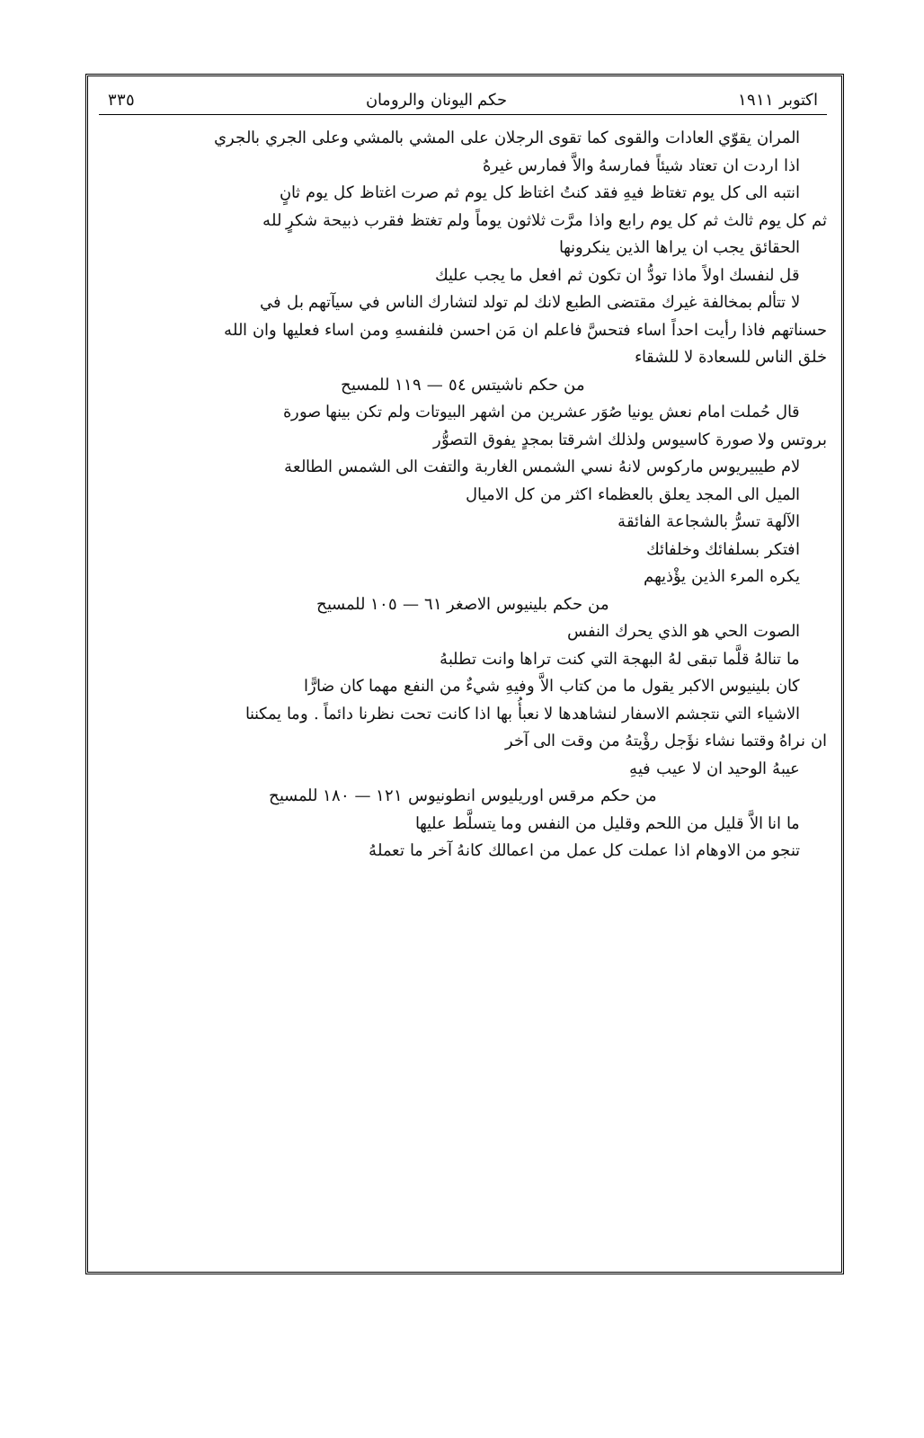اكتوبر ١٩١١ حكم اليونان والرومان ٣٣٥
المران يقوّي العادات والقوى كما تقوى الرجلان على المشي بالمشي وعلى الجري بالجري
اذا اردت ان تعتاد شيئاً فمارسهُ والاَّ فمارس غيرهُ
انتبه الى كل يوم تغتاظ فيهِ فقد كنتُ اغتاظ كل يوم ثم صرت اغتاظ كل يوم ثانٍ
ثم كل يوم ثالث ثم كل يوم رابع واذا مرَّت ثلاثون يوماً ولم تغتظ فقرب ذبيحة شكرٍ لله
الحقائق يجب ان يراها الذين ينكرونها
قل لنفسك اولاً ماذا تودُّ ان تكون ثم افعل ما يجب عليك
لا تتألم بمخالفة غيرك مقتضى الطبع لانك لم تولد لتشارك الناس في سيآتهم بل في
حسناتهم فاذا رأيت احداً اساء فتحسَّ فاعلم ان مَن احسن فلنفسهِ ومن اساء فعليها وان الله
خلق الناس للسعادة لا للشقاء
من حكم ناشيتس ٥٤ — ١١٩ للمسيح
قال حُملت امام نعش يونيا صُوَر عشرين من اشهر البيوتات ولم تكن بينها صورة
بروتس ولا صورة كاسيوس ولذلك اشرقتا بمجدٍ يفوق التصوُّر
لام طيبيريوس ماركوس لانهُ نسي الشمس الغاربة والتفت الى الشمس الطالعة
الميل الى المجد يعلق بالعظماء اكثر من كل الاميال
الآلهة تسرُّ بالشجاعة الفائقة
افتكر بسلفائك وخلفائك
يكره المرء الذين يؤْذيهم
من حكم بلينيوس الاصغر ٦١ — ١٠٥ للمسيح
الصوت الحي هو الذي يحرك النفس
ما تنالهُ قلَّما تبقى لهُ البهجة التي كنت تراها وانت تطلبهُ
كان بلينيوس الاكبر يقول ما من كتاب الاَّ وفيهِ شيءٌ من النفع مهما كان ضارًّا
الاشياء التي نتجشم الاسفار لنشاهدها لا نعبأُ بها اذا كانت تحت نظرنا دائماً . وما يمكننا
ان نراهُ وقتما نشاء نؤَجل رؤْيتهُ من وقت الى آخر
عيبهُ الوحيد ان لا عيب فيهِ
من حكم مرقس اوريليوس انطونيوس ١٢١ — ١٨٠ للمسيح
ما انا الاَّ قليل من اللحم وقليل من النفس وما يتسلَّط عليها
تنجو من الاوهام اذا عملت كل عمل من اعمالك كانهُ آخر ما تعملهُ